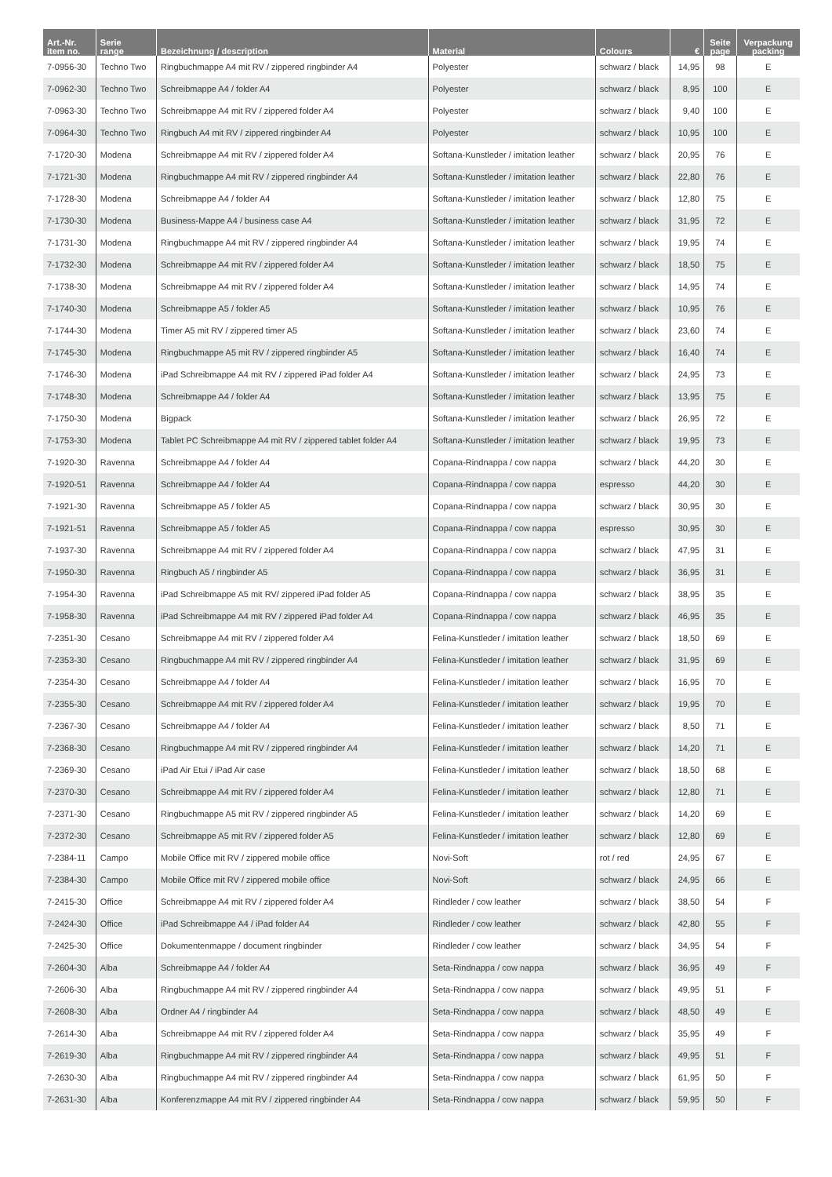| Art.-Nr. item no. | Serie range | Bezeichnung / description | Material | Colours | € | Seite page | Verpackung packing |
| --- | --- | --- | --- | --- | --- | --- | --- |
| 7-0956-30 | Techno Two | Ringbuchmappe A4 mit RV / zippered ringbinder A4 | Polyester | schwarz / black | 14,95 | 98 | E |
| 7-0962-30 | Techno Two | Schreibmappe A4 / folder A4 | Polyester | schwarz / black | 8,95 | 100 | E |
| 7-0963-30 | Techno Two | Schreibmappe A4 mit RV / zippered folder A4 | Polyester | schwarz / black | 9,40 | 100 | E |
| 7-0964-30 | Techno Two | Ringbuch A4 mit RV / zippered ringbinder A4 | Polyester | schwarz / black | 10,95 | 100 | E |
| 7-1720-30 | Modena | Schreibmappe A4 mit RV / zippered folder A4 | Softana-Kunstleder / imitation leather | schwarz / black | 20,95 | 76 | E |
| 7-1721-30 | Modena | Ringbuchmappe A4 mit RV / zippered ringbinder A4 | Softana-Kunstleder / imitation leather | schwarz / black | 22,80 | 76 | E |
| 7-1728-30 | Modena | Schreibmappe A4 / folder A4 | Softana-Kunstleder / imitation leather | schwarz / black | 12,80 | 75 | E |
| 7-1730-30 | Modena | Business-Mappe A4 / business case A4 | Softana-Kunstleder / imitation leather | schwarz / black | 31,95 | 72 | E |
| 7-1731-30 | Modena | Ringbuchmappe A4 mit RV / zippered ringbinder A4 | Softana-Kunstleder / imitation leather | schwarz / black | 19,95 | 74 | E |
| 7-1732-30 | Modena | Schreibmappe A4 mit RV / zippered folder A4 | Softana-Kunstleder / imitation leather | schwarz / black | 18,50 | 75 | E |
| 7-1738-30 | Modena | Schreibmappe A4 mit RV / zippered folder A4 | Softana-Kunstleder / imitation leather | schwarz / black | 14,95 | 74 | E |
| 7-1740-30 | Modena | Schreibmappe A5 / folder A5 | Softana-Kunstleder / imitation leather | schwarz / black | 10,95 | 76 | E |
| 7-1744-30 | Modena | Timer A5 mit RV / zippered timer A5 | Softana-Kunstleder / imitation leather | schwarz / black | 23,60 | 74 | E |
| 7-1745-30 | Modena | Ringbuchmappe A5 mit RV / zippered ringbinder A5 | Softana-Kunstleder / imitation leather | schwarz / black | 16,40 | 74 | E |
| 7-1746-30 | Modena | iPad Schreibmappe A4 mit RV / zippered iPad folder A4 | Softana-Kunstleder / imitation leather | schwarz / black | 24,95 | 73 | E |
| 7-1748-30 | Modena | Schreibmappe A4 / folder A4 | Softana-Kunstleder / imitation leather | schwarz / black | 13,95 | 75 | E |
| 7-1750-30 | Modena | Bigpack | Softana-Kunstleder / imitation leather | schwarz / black | 26,95 | 72 | E |
| 7-1753-30 | Modena | Tablet PC Schreibmappe A4 mit RV / zippered tablet folder A4 | Softana-Kunstleder / imitation leather | schwarz / black | 19,95 | 73 | E |
| 7-1920-30 | Ravenna | Schreibmappe A4 / folder A4 | Copana-Rindnappa / cow nappa | schwarz / black | 44,20 | 30 | E |
| 7-1920-51 | Ravenna | Schreibmappe A4 / folder A4 | Copana-Rindnappa / cow nappa | espresso | 44,20 | 30 | E |
| 7-1921-30 | Ravenna | Schreibmappe A5 / folder A5 | Copana-Rindnappa / cow nappa | schwarz / black | 30,95 | 30 | E |
| 7-1921-51 | Ravenna | Schreibmappe A5 / folder A5 | Copana-Rindnappa / cow nappa | espresso | 30,95 | 30 | E |
| 7-1937-30 | Ravenna | Schreibmappe A4 mit RV / zippered folder A4 | Copana-Rindnappa / cow nappa | schwarz / black | 47,95 | 31 | E |
| 7-1950-30 | Ravenna | Ringbuch A5 / ringbinder A5 | Copana-Rindnappa / cow nappa | schwarz / black | 36,95 | 31 | E |
| 7-1954-30 | Ravenna | iPad Schreibmappe A5 mit RV/ zippered iPad folder A5 | Copana-Rindnappa / cow nappa | schwarz / black | 38,95 | 35 | E |
| 7-1958-30 | Ravenna | iPad Schreibmappe A4 mit RV / zippered iPad folder A4 | Copana-Rindnappa / cow nappa | schwarz / black | 46,95 | 35 | E |
| 7-2351-30 | Cesano | Schreibmappe A4 mit RV / zippered folder A4 | Felina-Kunstleder / imitation leather | schwarz / black | 18,50 | 69 | E |
| 7-2353-30 | Cesano | Ringbuchmappe A4 mit RV / zippered ringbinder A4 | Felina-Kunstleder / imitation leather | schwarz / black | 31,95 | 69 | E |
| 7-2354-30 | Cesano | Schreibmappe A4 / folder A4 | Felina-Kunstleder / imitation leather | schwarz / black | 16,95 | 70 | E |
| 7-2355-30 | Cesano | Schreibmappe A4 mit RV / zippered folder A4 | Felina-Kunstleder / imitation leather | schwarz / black | 19,95 | 70 | E |
| 7-2367-30 | Cesano | Schreibmappe A4 / folder A4 | Felina-Kunstleder / imitation leather | schwarz / black | 8,50 | 71 | E |
| 7-2368-30 | Cesano | Ringbuchmappe A4 mit RV / zippered ringbinder A4 | Felina-Kunstleder / imitation leather | schwarz / black | 14,20 | 71 | E |
| 7-2369-30 | Cesano | iPad Air Etui / iPad Air case | Felina-Kunstleder / imitation leather | schwarz / black | 18,50 | 68 | E |
| 7-2370-30 | Cesano | Schreibmappe A4 mit RV / zippered folder A4 | Felina-Kunstleder / imitation leather | schwarz / black | 12,80 | 71 | E |
| 7-2371-30 | Cesano | Ringbuchmappe A5 mit RV / zippered ringbinder A5 | Felina-Kunstleder / imitation leather | schwarz / black | 14,20 | 69 | E |
| 7-2372-30 | Cesano | Schreibmappe A5 mit RV / zippered folder A5 | Felina-Kunstleder / imitation leather | schwarz / black | 12,80 | 69 | E |
| 7-2384-11 | Campo | Mobile Office mit RV / zippered mobile office | Novi-Soft | rot / red | 24,95 | 67 | E |
| 7-2384-30 | Campo | Mobile Office mit RV / zippered mobile office | Novi-Soft | schwarz / black | 24,95 | 66 | E |
| 7-2415-30 | Office | Schreibmappe A4 mit RV / zippered folder A4 | Rindleder / cow leather | schwarz / black | 38,50 | 54 | F |
| 7-2424-30 | Office | iPad Schreibmappe A4 / iPad folder A4 | Rindleder / cow leather | schwarz / black | 42,80 | 55 | F |
| 7-2425-30 | Office | Dokumentenmappe / document ringbinder | Rindleder / cow leather | schwarz / black | 34,95 | 54 | F |
| 7-2604-30 | Alba | Schreibmappe A4 / folder A4 | Seta-Rindnappa / cow nappa | schwarz / black | 36,95 | 49 | F |
| 7-2606-30 | Alba | Ringbuchmappe A4 mit RV / zippered ringbinder A4 | Seta-Rindnappa / cow nappa | schwarz / black | 49,95 | 51 | F |
| 7-2608-30 | Alba | Ordner A4 / ringbinder A4 | Seta-Rindnappa / cow nappa | schwarz / black | 48,50 | 49 | E |
| 7-2614-30 | Alba | Schreibmappe A4 mit RV / zippered folder A4 | Seta-Rindnappa / cow nappa | schwarz / black | 35,95 | 49 | F |
| 7-2619-30 | Alba | Ringbuchmappe A4 mit RV / zippered ringbinder A4 | Seta-Rindnappa / cow nappa | schwarz / black | 49,95 | 51 | F |
| 7-2630-30 | Alba | Ringbuchmappe A4 mit RV / zippered ringbinder A4 | Seta-Rindnappa / cow nappa | schwarz / black | 61,95 | 50 | F |
| 7-2631-30 | Alba | Konferenzmappe A4 mit RV / zippered ringbinder A4 | Seta-Rindnappa / cow nappa | schwarz / black | 59,95 | 50 | F |